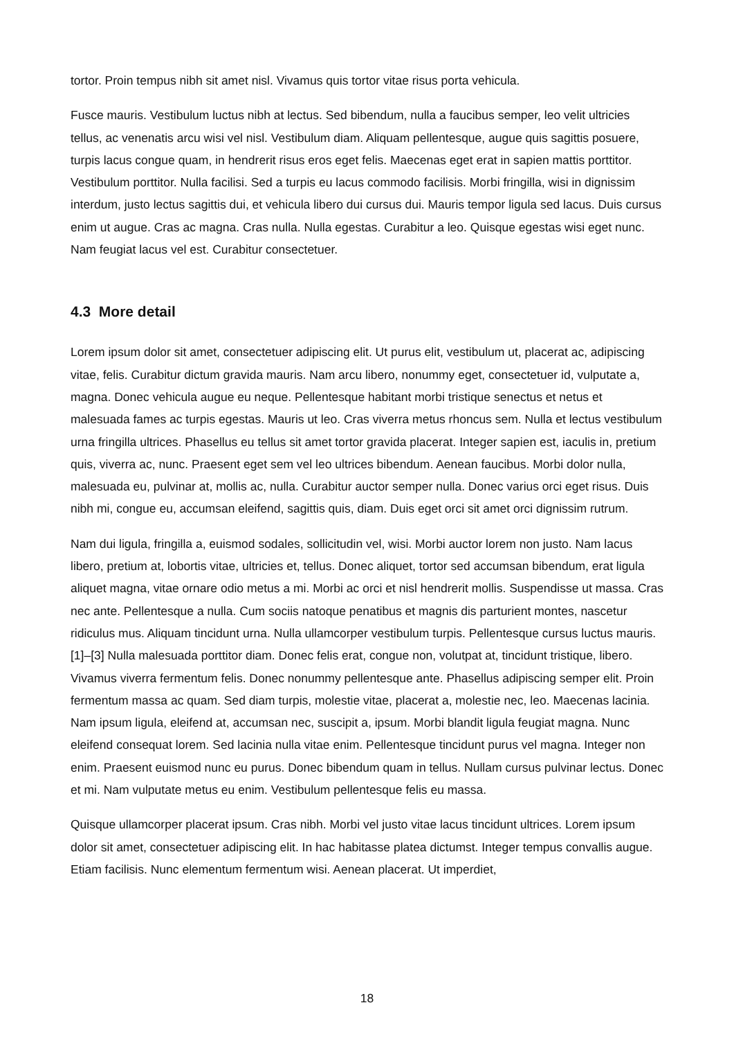tortor. Proin tempus nibh sit amet nisl. Vivamus quis tortor vitae risus porta vehicula.
Fusce mauris. Vestibulum luctus nibh at lectus. Sed bibendum, nulla a faucibus semper, leo velit ultricies tellus, ac venenatis arcu wisi vel nisl. Vestibulum diam. Aliquam pellentesque, augue quis sagittis posuere, turpis lacus congue quam, in hendrerit risus eros eget felis. Maecenas eget erat in sapien mattis porttitor. Vestibulum porttitor. Nulla facilisi. Sed a turpis eu lacus commodo facilisis. Morbi fringilla, wisi in dignissim interdum, justo lectus sagittis dui, et vehicula libero dui cursus dui. Mauris tempor ligula sed lacus. Duis cursus enim ut augue. Cras ac magna. Cras nulla. Nulla egestas. Curabitur a leo. Quisque egestas wisi eget nunc. Nam feugiat lacus vel est. Curabitur consectetuer.
4.3 More detail
Lorem ipsum dolor sit amet, consectetuer adipiscing elit. Ut purus elit, vestibulum ut, placerat ac, adipiscing vitae, felis. Curabitur dictum gravida mauris. Nam arcu libero, nonummy eget, consectetuer id, vulputate a, magna. Donec vehicula augue eu neque. Pellentesque habitant morbi tristique senectus et netus et malesuada fames ac turpis egestas. Mauris ut leo. Cras viverra metus rhoncus sem. Nulla et lectus vestibulum urna fringilla ultrices. Phasellus eu tellus sit amet tortor gravida placerat. Integer sapien est, iaculis in, pretium quis, viverra ac, nunc. Praesent eget sem vel leo ultrices bibendum. Aenean faucibus. Morbi dolor nulla, malesuada eu, pulvinar at, mollis ac, nulla. Curabitur auctor semper nulla. Donec varius orci eget risus. Duis nibh mi, congue eu, accumsan eleifend, sagittis quis, diam. Duis eget orci sit amet orci dignissim rutrum.
Nam dui ligula, fringilla a, euismod sodales, sollicitudin vel, wisi. Morbi auctor lorem non justo. Nam lacus libero, pretium at, lobortis vitae, ultricies et, tellus. Donec aliquet, tortor sed accumsan bibendum, erat ligula aliquet magna, vitae ornare odio metus a mi. Morbi ac orci et nisl hendrerit mollis. Suspendisse ut massa. Cras nec ante. Pellentesque a nulla. Cum sociis natoque penatibus et magnis dis parturient montes, nascetur ridiculus mus. Aliquam tincidunt urna. Nulla ullamcorper vestibulum turpis. Pellentesque cursus luctus mauris. [1]–[3] Nulla malesuada porttitor diam. Donec felis erat, congue non, volutpat at, tincidunt tristique, libero. Vivamus viverra fermentum felis. Donec nonummy pellentesque ante. Phasellus adipiscing semper elit. Proin fermentum massa ac quam. Sed diam turpis, molestie vitae, placerat a, molestie nec, leo. Maecenas lacinia. Nam ipsum ligula, eleifend at, accumsan nec, suscipit a, ipsum. Morbi blandit ligula feugiat magna. Nunc eleifend consequat lorem. Sed lacinia nulla vitae enim. Pellentesque tincidunt purus vel magna. Integer non enim. Praesent euismod nunc eu purus. Donec bibendum quam in tellus. Nullam cursus pulvinar lectus. Donec et mi. Nam vulputate metus eu enim. Vestibulum pellentesque felis eu massa.
Quisque ullamcorper placerat ipsum. Cras nibh. Morbi vel justo vitae lacus tincidunt ultrices. Lorem ipsum dolor sit amet, consectetuer adipiscing elit. In hac habitasse platea dictumst. Integer tempus convallis augue. Etiam facilisis. Nunc elementum fermentum wisi. Aenean placerat. Ut imperdiet,
18